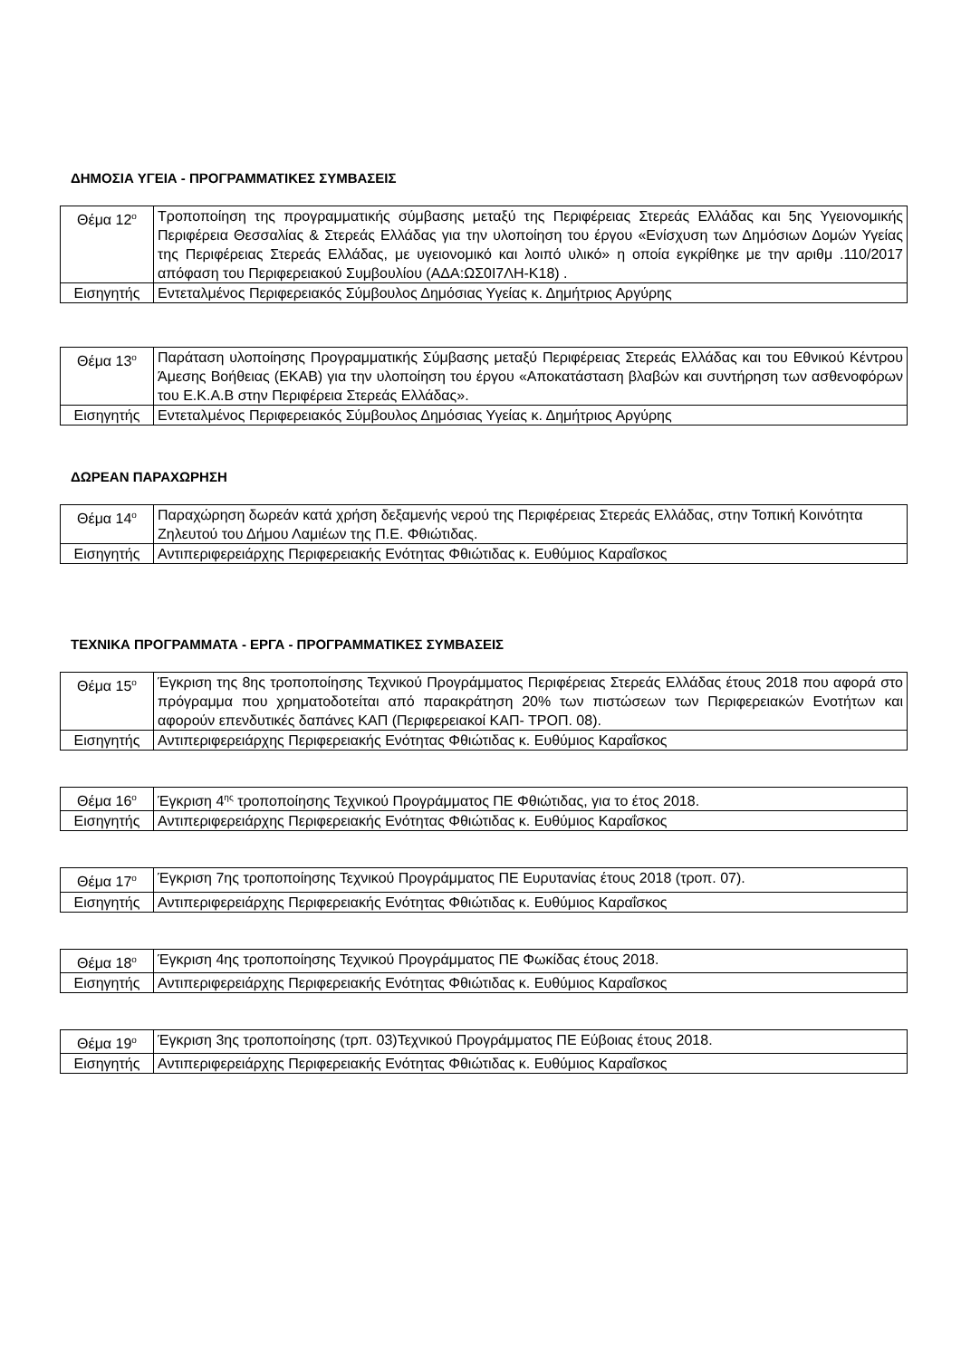ΔΗΜΟΣΙΑ ΥΓΕΙΑ - ΠΡΟΓΡΑΜΜΑΤΙΚΕΣ ΣΥΜΒΑΣΕΙΣ
| Θέμα 12<sup>ο</sup> | Τροποποίηση της προγραμματικής σύμβασης μεταξύ της Περιφέρειας Στερεάς Ελλάδας και 5ης Υγειονομικής Περιφέρεια Θεσσαλίας & Στερεάς Ελλάδας για την υλοποίηση του έργου «Ενίσχυση των Δημόσιων Δομών Υγείας της Περιφέρειας Στερεάς Ελλάδας, με υγειονομικό και λοιπό υλικό» η οποία εγκρίθηκε με την αριθμ .110/2017 απόφαση του Περιφερειακού Συμβουλίου (ΑΔΑ:ΩΣ0Ι7ΛΗ-Κ18) . |
| Εισηγητής | Εντεταλμένος Περιφερειακός Σύμβουλος Δημόσιας Υγείας κ. Δημήτριος Αργύρης |
| Θέμα 13<sup>ο</sup> | Παράταση υλοποίησης Προγραμματικής Σύμβασης μεταξύ Περιφέρειας Στερεάς Ελλάδας και του Εθνικού Κέντρου Άμεσης Βοήθειας (ΕΚΑΒ) για την υλοποίηση του έργου «Αποκατάσταση βλαβών και συντήρηση των ασθενοφόρων του Ε.Κ.Α.Β στην Περιφέρεια Στερεάς Ελλάδας». |
| Εισηγητής | Εντεταλμένος Περιφερειακός Σύμβουλος Δημόσιας Υγείας κ. Δημήτριος Αργύρης |
ΔΩΡΕΑΝ ΠΑΡΑΧΩΡΗΣΗ
| Θέμα 14<sup>ο</sup> | Παραχώρηση δωρεάν κατά χρήση δεξαμενής νερού της Περιφέρειας Στερεάς Ελλάδας, στην Τοπική Κοινότητα Ζηλευτού του Δήμου Λαμιέων της Π.Ε. Φθιώτιδας. |
| Εισηγητής | Αντιπεριφερειάρχης Περιφερειακής Ενότητας Φθιώτιδας κ. Ευθύμιος Καραΐσκος |
ΤΕΧΝΙΚΑ ΠΡΟΓΡΑΜΜΑΤΑ - ΕΡΓΑ - ΠΡΟΓΡΑΜΜΑΤΙΚΕΣ ΣΥΜΒΑΣΕΙΣ
| Θέμα 15<sup>ο</sup> | Έγκριση της 8ης τροποποίησης Τεχνικού Προγράμματος Περιφέρειας Στερεάς Ελλάδας έτους 2018 που αφορά στο πρόγραμμα που χρηματοδοτείται από παρακράτηση 20% των πιστώσεων των Περιφερειακών Ενοτήτων και αφορούν επενδυτικές δαπάνες ΚΑΠ (Περιφερειακοί ΚΑΠ- ΤΡΟΠ. 08). |
| Εισηγητής | Αντιπεριφερειάρχης Περιφερειακής Ενότητας Φθιώτιδας κ. Ευθύμιος Καραΐσκος |
| Θέμα 16<sup>ο</sup> | Έγκριση 4<sup>ης</sup> τροποποίησης Τεχνικού Προγράμματος ΠΕ Φθιώτιδας, για το έτος 2018. |
| Εισηγητής | Αντιπεριφερειάρχης Περιφερειακής Ενότητας Φθιώτιδας κ. Ευθύμιος Καραΐσκος |
| Θέμα 17<sup>ο</sup> | Έγκριση 7ης τροποποίησης Τεχνικού Προγράμματος ΠΕ Ευρυτανίας έτους 2018 (τροπ. 07). |
| Εισηγητής | Αντιπεριφερειάρχης Περιφερειακής Ενότητας Φθιώτιδας κ. Ευθύμιος Καραΐσκος |
| Θέμα 18<sup>ο</sup> | Έγκριση 4ης τροποποίησης Τεχνικού Προγράμματος ΠΕ Φωκίδας έτους 2018. |
| Εισηγητής | Αντιπεριφερειάρχης Περιφερειακής Ενότητας Φθιώτιδας κ. Ευθύμιος Καραΐσκος |
| Θέμα 19<sup>ο</sup> | Έγκριση 3ης τροποποίησης (τρπ. 03)Τεχνικού Προγράμματος ΠΕ Εύβοιας έτους 2018. |
| Εισηγητής | Αντιπεριφερειάρχης Περιφερειακής Ενότητας Φθιώτιδας κ. Ευθύμιος Καραΐσκος |